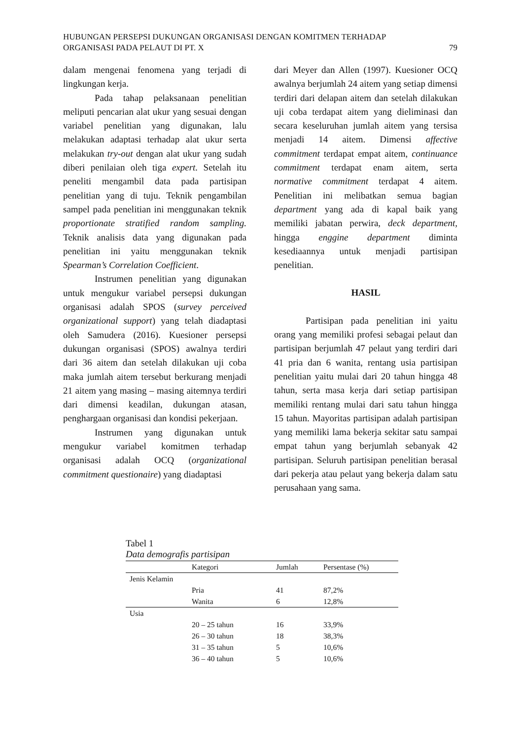HUBUNGAN PERSEPSI DUKUNGAN ORGANISASI DENGAN KOMITMEN TERHADAP
ORGANISASI PADA PELAUT DI PT. X 79
dalam mengenai fenomena yang terjadi di lingkungan kerja.
Pada tahap pelaksanaan penelitian meliputi pencarian alat ukur yang sesuai dengan variabel penelitian yang digunakan, lalu melakukan adaptasi terhadap alat ukur serta melakukan try-out dengan alat ukur yang sudah diberi penilaian oleh tiga expert. Setelah itu peneliti mengambil data pada partisipan penelitian yang di tuju. Teknik pengambilan sampel pada penelitian ini menggunakan teknik proportionate stratified random sampling. Teknik analisis data yang digunakan pada penelitian ini yaitu menggunakan teknik Spearman’s Correlation Coefficient.
Instrumen penelitian yang digunakan untuk mengukur variabel persepsi dukungan organisasi adalah SPOS (survey perceived organizational support) yang telah diadaptasi oleh Samudera (2016). Kuesioner persepsi dukungan organisasi (SPOS) awalnya terdiri dari 36 aitem dan setelah dilakukan uji coba maka jumlah aitem tersebut berkurang menjadi 21 aitem yang masing – masing aitemnya terdiri dari dimensi keadilan, dukungan atasan, penghargaan organisasi dan kondisi pekerjaan.
Instrumen yang digunakan untuk mengukur variabel komitmen terhadap organisasi adalah OCQ (organizational commitment questionaire) yang diadaptasi
dari Meyer dan Allen (1997). Kuesioner OCQ awalnya berjumlah 24 aitem yang setiap dimensi terdiri dari delapan aitem dan setelah dilakukan uji coba terdapat aitem yang dieliminasi dan secara keseluruhan jumlah aitem yang tersisa menjadi 14 aitem. Dimensi affective commitment terdapat empat aitem, continuance commitment terdapat enam aitem, serta normative commitment terdapat 4 aitem. Penelitian ini melibatkan semua bagian department yang ada di kapal baik yang memiliki jabatan perwira, deck department, hingga enggine department diminta kesediaannya untuk menjadi partisipan penelitian.
HASIL
Partisipan pada penelitian ini yaitu orang yang memiliki profesi sebagai pelaut dan partisipan berjumlah 47 pelaut yang terdiri dari 41 pria dan 6 wanita, rentang usia partisipan penelitian yaitu mulai dari 20 tahun hingga 48 tahun, serta masa kerja dari setiap partisipan memiliki rentang mulai dari satu tahun hingga 15 tahun. Mayoritas partisipan adalah partisipan yang memiliki lama bekerja sekitar satu sampai empat tahun yang berjumlah sebanyak 42 partisipan. Seluruh partisipan penelitian berasal dari pekerja atau pelaut yang bekerja dalam satu perusahaan yang sama.
Tabel 1
Data demografis partisipan
| | Kategori | Jumlah | Persentase (%) |
| --- | --- | --- | --- |
| Jenis Kelamin | | | |
| | Pria | 41 | 87,2% |
| | Wanita | 6 | 12,8% |
| Usia | | | |
| | 20 – 25 tahun | 16 | 33,9% |
| | 26 – 30 tahun | 18 | 38,3% |
| | 31 – 35 tahun | 5 | 10,6% |
| | 36 – 40 tahun | 5 | 10,6% |